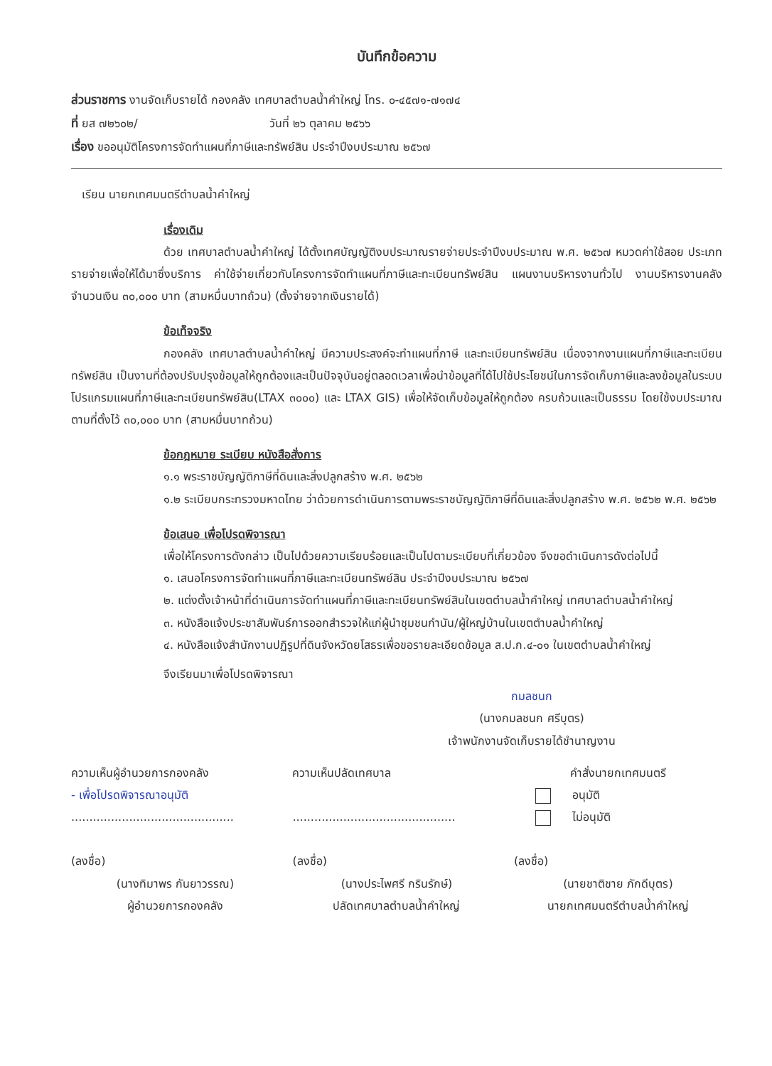บันทึกข้อความ
ส่วนราชการ งานจัดเก็บรายได้ กองคลัง เทศบาลตำบลน้ำคำใหญ่ โทร. ๐-๔๕๗๑-๗๑๗๔
ที่ ยส ๗๒๖๐๒/ วันที่ ๒๖ ตุลาคม ๒๕๖๖
เรื่อง ขออนุมัติโครงการจัดทำแผนที่ภาษีและทรัพย์สิน ประจำปีงบประมาณ ๒๕๖๗
เรียน นายกเทศมนตรีตำบลน้ำคำใหญ่
เรื่องเดิม
ด้วย เทศบาลตำบลน้ำคำใหญ่ ได้ตั้งเทศบัญญัติงบประมาณรายจ่ายประจำปีงบประมาณ พ.ศ. ๒๕๖๗ หมวดค่าใช้สอย ประเภท รายจ่ายเพื่อให้ได้มาซึ่งบริการ ค่าใช้จ่ายเกี่ยวกับโครงการจัดทำแผนที่ภาษีและทะเบียนทรัพย์สิน แผนงานบริหารงานทั่วไป งานบริหารงานคลัง จำนวนเงิน ๓๐,๐๐๐ บาท (สามหมื่นบาทถ้วน) (ตั้งจ่ายจากเงินรายได้)
ข้อเท็จจริง
กองคลัง เทศบาลตำบลน้ำคำใหญ่ มีความประสงค์จะทำแผนที่ภาษี และทะเบียนทรัพย์สิน เนื่องจากงานแผนที่ภาษีและทะเบียนทรัพย์สิน เป็นงานที่ต้องปรับปรุงข้อมูลให้ถูกต้องและเป็นปัจจุบันอยู่ตลอดเวลาเพื่อนำข้อมูลที่ได้ไปใช้ประโยชน์ในการจัดเก็บภาษีและลงข้อมูลในระบบโปรแกรมแผนที่ภาษีและทะเบียนทรัพย์สิน(LTAX ๓๐๐๐) และ LTAX GIS) เพื่อให้จัดเก็บข้อมูลให้ถูกต้อง ครบถ้วนและเป็นธรรม โดยใช้งบประมาณตามที่ตั้งไว้ ๓๐,๐๐๐ บาท (สามหมื่นบาทถ้วน)
ข้อกฎหมาย ระเบียบ หนังสือสั่งการ
๑.๑ พระราชบัญญัติภาษีที่ดินและสิ่งปลูกสร้าง พ.ศ. ๒๕๖๒
๑.๒ ระเบียบกระทรวงมหาดไทย ว่าด้วยการดำเนินการตามพระราชบัญญัติภาษีที่ดินและสิ่งปลูกสร้าง พ.ศ. ๒๕๖๒ พ.ศ. ๒๕๖๒
ข้อเสนอ เพื่อโปรดพิจารณา
เพื่อให้โครงการดังกล่าว เป็นไปด้วยความเรียบร้อยและเป็นไปตามระเบียบที่เกี่ยวข้อง จึงขอดำเนินการดังต่อไปนี้
๑. เสนอโครงการจัดทำแผนที่ภาษีและทะเบียนทรัพย์สิน ประจำปีงบประมาณ ๒๕๖๗
๒. แต่งตั้งเจ้าหน้าที่ดำเนินการจัดทำแผนที่ภาษีและทะเบียนทรัพย์สินในเขตตำบลน้ำคำใหญ่ เทศบาลตำบลน้ำคำใหญ่
๓. หนังสือแจ้งประชาสัมพันธ์การออกสำรวจให้แก่ผู้นำชุมชนกำนัน/ผู้ใหญ่บ้านในเขตตำบลน้ำคำใหญ่
๔. หนังสือแจ้งสำนักงานปฏิรูปที่ดินจังหวัดยโสธรเพื่อขอรายละเอียดข้อมูล ส.ป.ก.๔-๐๑ ในเขตตำบลน้ำคำใหญ่
จึงเรียนมาเพื่อโปรดพิจารณา
กมลชนก
(นางกมลชนก ศรีบุตร)
เจ้าพนักงานจัดเก็บรายได้ชำนาญงาน
ความเห็นผู้อำนวยการกองคลัง
- เพื่อโปรดพิจารณาอนุมัติ
.............................................
(ลงชื่อ)
(นางทิมาพร กันยาวรรณ)
ผู้อำนวยการกองคลัง
ความเห็นปลัดเทศบาล
.............................................
(ลงชื่อ)
(นางประไพศรี กรินรักษ์)
ปลัดเทศบาลตำบลน้ำคำใหญ่
คำสั่งนายกเทศมนตรี
อนุมัติ
ไม่อนุมัติ
(ลงชื่อ)
(นายชาติชาย ภักดีบุตร)
นายกเทศมนตรีตำบลน้ำคำใหญ่